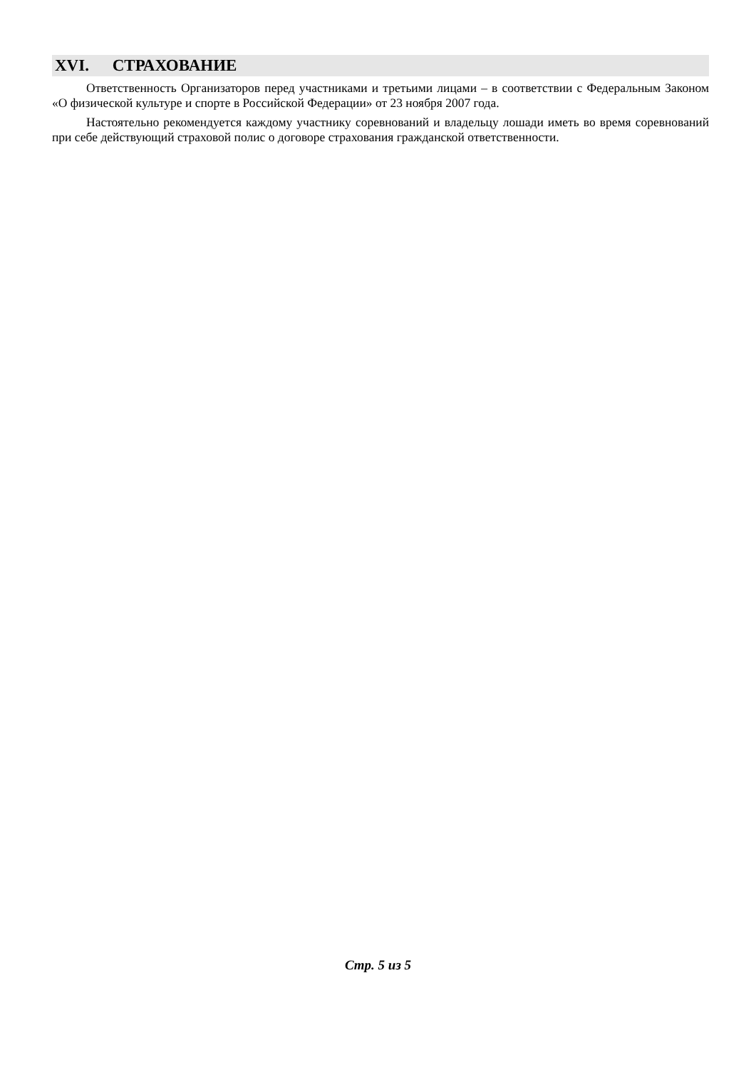XVI. СТРАХОВАНИЕ
Ответственность Организаторов перед участниками и третьими лицами – в соответствии с Федеральным Законом «О физической культуре и спорте в Российской Федерации» от 23 ноября 2007 года.
Настоятельно рекомендуется каждому участнику соревнований и владельцу лошади иметь во время соревнований при себе действующий страховой полис о договоре страхования гражданской ответственности.
Стр. 5 из 5